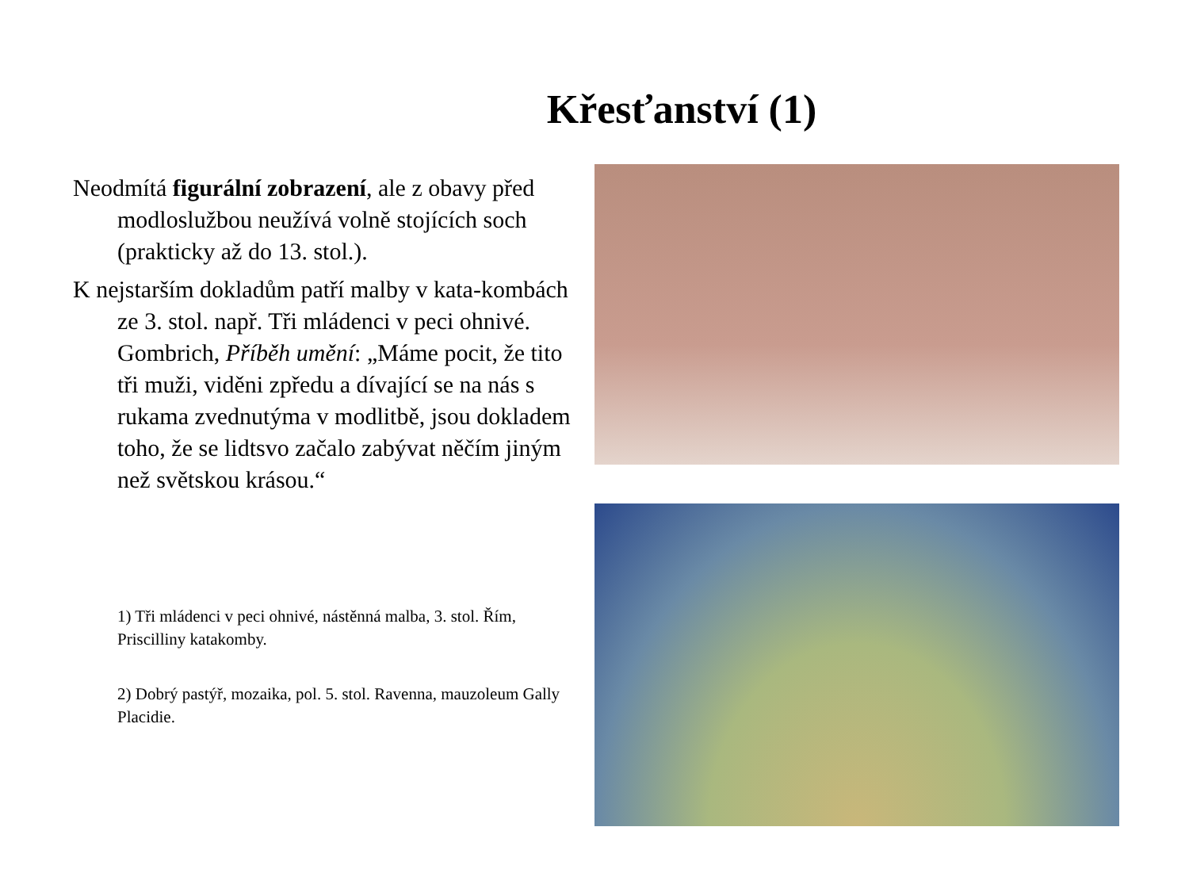Křesťanství (1)
Neodmítá figurální zobrazení, ale z obavy před modloslužbou neužívá volně stojících soch (prakticky až do 13. stol.).
K nejstarším dokladům patří malby v kata-kombách ze 3. stol. např. Tři mládenci v peci ohnivé. Gombrich, Příběh umění: „Máme pocit, že tito tři muži, viděni zpředu a dívající se na nás s rukama zvednutýma v modlitbě, jsou dokladem toho, že se lidtsvo začalo zabývat něčím jiným než světskou krásou.“
1) Tři mládenci v peci ohnivé, nástěnná malba, 3. stol. Řím, Priscilliny katakomby.
2) Dobrý pastýř, mozaika, pol. 5. stol. Ravenna, mauzoleum Gally Placidie.